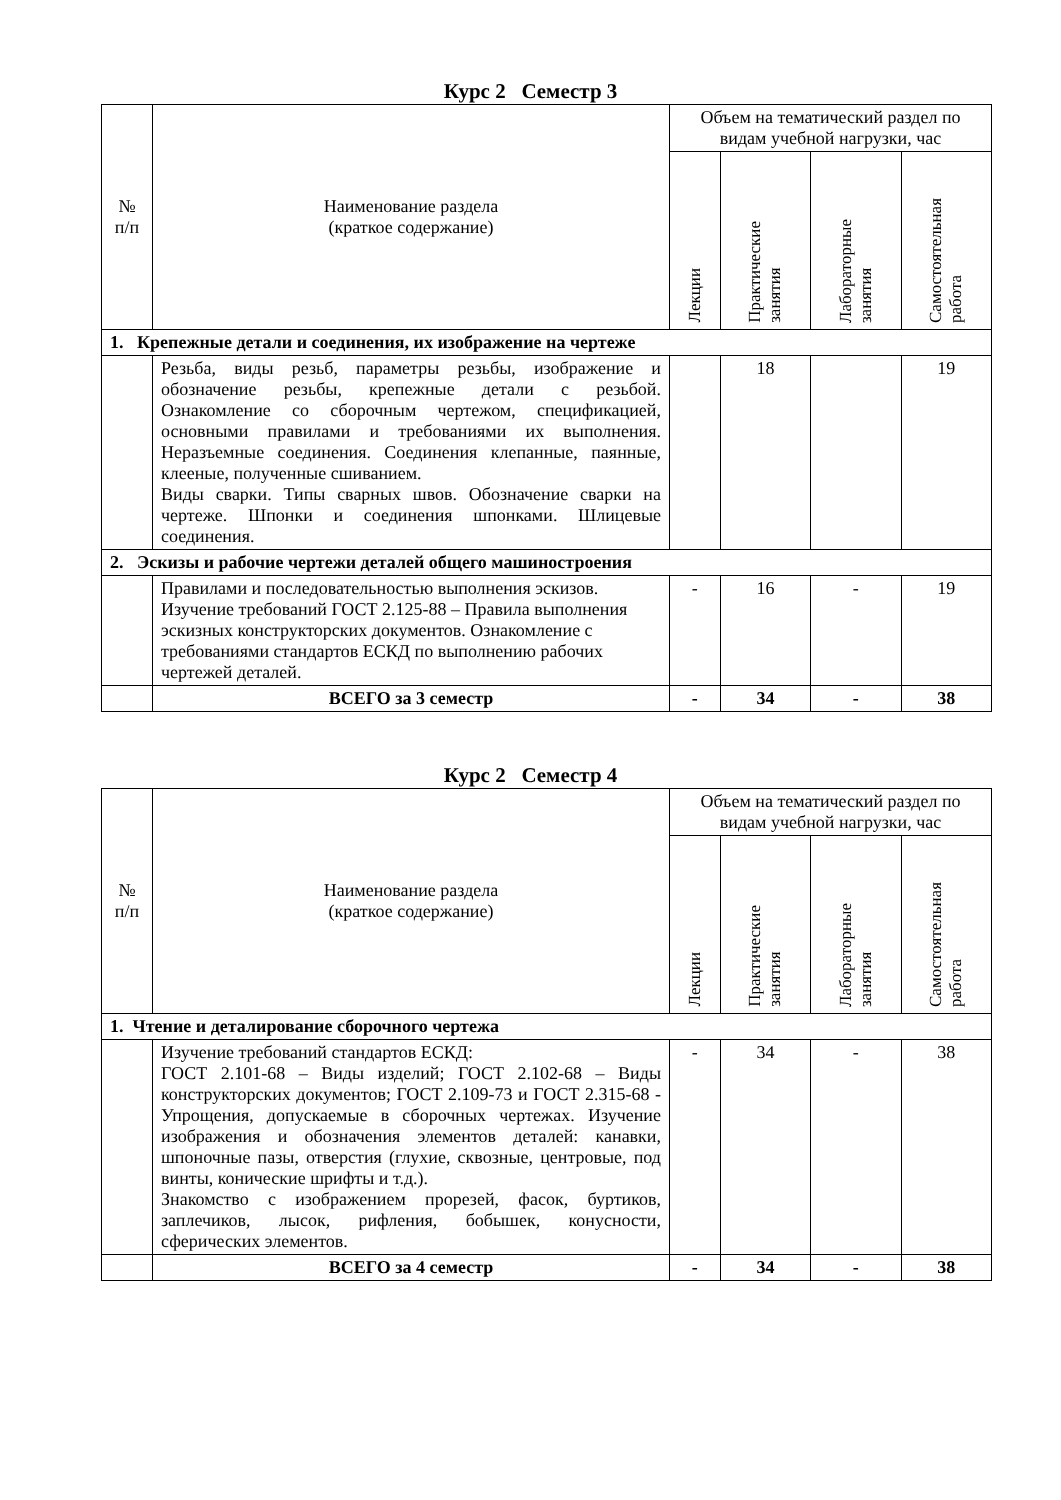Курс 2 Семестр 3
| № п/п | Наименование раздела (краткое содержание) | Объем на тематический раздел по видам учебной нагрузки, час | | | |
| --- | --- | --- | --- | --- | --- |
| | | Лекции | Практические занятия | Лабораторные занятия | Самостоятельная работа |
| 1. Крепежные детали и соединения, их изображение на чертеже | | | | | |
| | Резьба, виды резьб, параметры резьбы, изображение и обозначение резьбы, крепежные детали с резьбой. Ознакомление со сборочным чертежом, спецификацией, основными правилами и требованиями их выполнения. Неразъемные соединения. Соединения клепанные, паянные, клееные, полученные сшиванием. Виды сварки. Типы сварных швов. Обозначение сварки на чертеже. Шпонки и соединения шпонками. Шлицевые соединения. | | 18 | | 19 |
| 2. Эскизы и рабочие чертежи деталей общего машиностроения | | | | | |
| | Правилами и последовательностью выполнения эскизов. Изучение требований ГОСТ 2.125-88 – Правила выполнения эскизных конструкторских документов. Ознакомление с требованиями стандартов ЕСКД по выполнению рабочих чертежей деталей. | - | 16 | - | 19 |
| | ВСЕГО за 3 семестр | - | 34 | - | 38 |
Курс 2 Семестр 4
| № п/п | Наименование раздела (краткое содержание) | Объем на тематический раздел по видам учебной нагрузки, час | | | |
| --- | --- | --- | --- | --- | --- |
| | | Лекции | Практические занятия | Лабораторные занятия | Самостоятельная работа |
| 1. Чтение и деталирование сборочного чертежа | | | | | |
| | Изучение требований стандартов ЕСКД: ГОСТ 2.101-68 – Виды изделий; ГОСТ 2.102-68 – Виды конструкторских документов; ГОСТ 2.109-73 и ГОСТ 2.315-68 - Упрощения, допускаемые в сборочных чертежах. Изучение изображения и обозначения элементов деталей: канавки, шпоночные пазы, отверстия (глухие, сквозные, центровые, под винты, конические шрифты и т.д.). Знакомство с изображением прорезей, фасок, буртиков, заплечиков, лысок, рифления, бобышек, конусности, сферических элементов. | - | 34 | - | 38 |
| | ВСЕГО за 4 семестр | - | 34 | - | 38 |